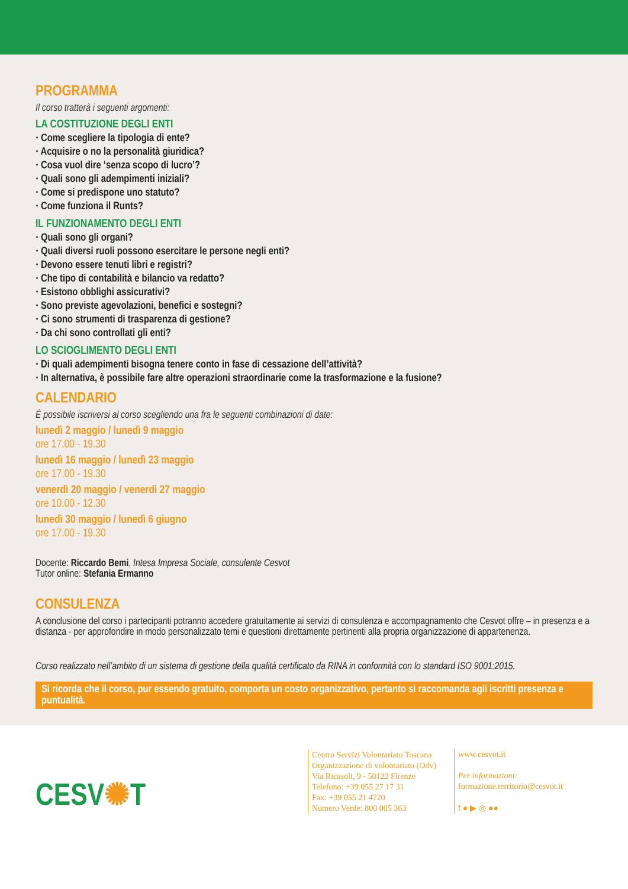PROGRAMMA
Il corso tratterà i seguenti argomenti:
LA COSTITUZIONE DEGLI ENTI
· Come scegliere la tipologia di ente?
· Acquisire o no la personalità giuridica?
· Cosa vuol dire ‘senza scopo di lucro’?
· Quali sono gli adempimenti iniziali?
· Come si predispone uno statuto?
· Come funziona il Runts?
IL FUNZIONAMENTO DEGLI ENTI
· Quali sono gli organi?
· Quali diversi ruoli possono esercitare le persone negli enti?
· Devono essere tenuti libri e registri?
· Che tipo di contabilità e bilancio va redatto?
· Esistono obblighi assicurativi?
· Sono previste agevolazioni, benefici e sostegni?
· Ci sono strumenti di trasparenza di gestione?
· Da chi sono controllati gli enti?
LO SCIOGLIMENTO DEGLI ENTI
· Di quali adempimenti bisogna tenere conto in fase di cessazione dell’attività?
· In alternativa, è possibile fare altre operazioni straordinarie come la trasformazione e la fusione?
CALENDARIO
È possibile iscriversi al corso scegliendo una fra le seguenti combinazioni di date:
lunedì 2 maggio / lunedì 9 maggio
ore 17.00 - 19.30
lunedì 16 maggio / lunedì 23 maggio
ore 17.00 - 19.30
venerdì 20 maggio / venerdì 27 maggio
ore 10.00 - 12.30
lunedì 30 maggio / lunedì 6 giugno
ore 17.00 - 19.30
Docente: Riccardo Bemi, Intesa Impresa Sociale, consulente Cesvot
Tutor online: Stefania Ermanno
CONSULENZA
A conclusione del corso i partecipanti potranno accedere gratuitamente ai servizi di consulenza e accompagnamento che Cesvot offre – in presenza e a distanza - per approfondire in modo personalizzato temi e questioni direttamente pertinenti alla propria organizzazione di appartenenza.
Corso realizzato nell’ambito di un sistema di gestione della qualità certificato da RINA in conformità con lo standard ISO 9001:2015.
Si ricorda che il corso, pur essendo gratuito, comporta un costo organizzativo, pertanto si raccomanda agli iscritti presenza e puntualità.
CESV✺T
Centro Servizi Volontariato Toscana
Organizzazione di volontariato (Odv)
Via Ricasoli, 9 - 50122 Firenze
Telefono: +39 055 27 17 31
Fax: +39 055 21 4720
Numero Verde: 800 005 363
www.cesvot.it
Per informazioni:
formazione.territorio@cesvot.it
f ● ▶ ◎ ●●